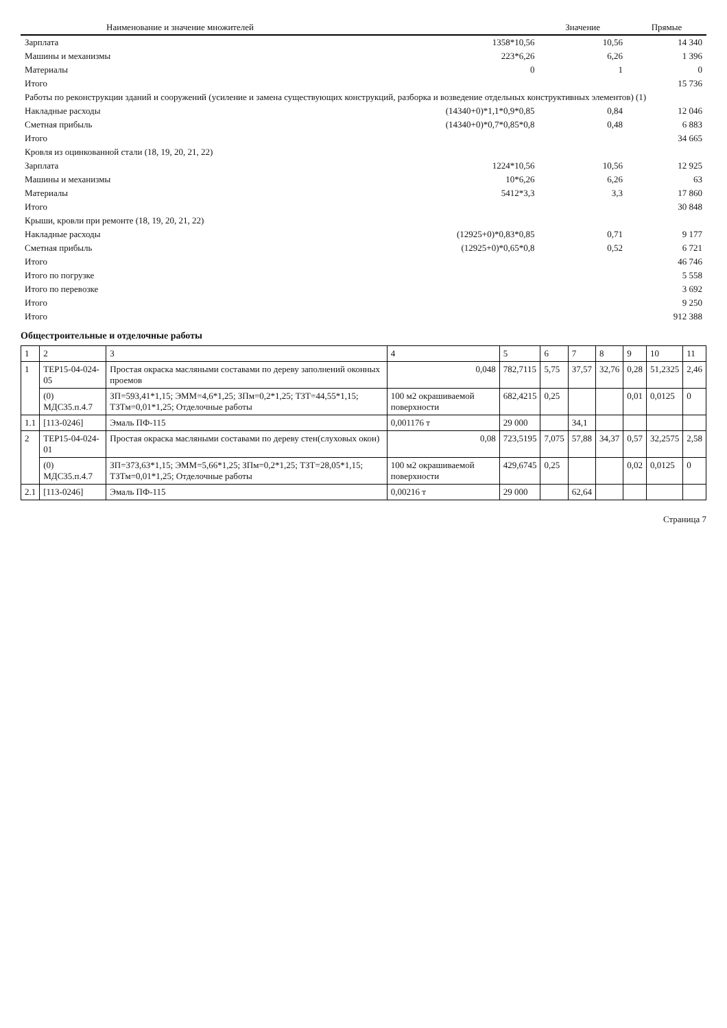| Наименование и значение множителей | | Значение | Прямые |
| --- | --- | --- | --- |
| Зарплата | 1358*10,56 | 10,56 | 14 340 |
| Машины и механизмы | 223*6,26 | 6,26 | 1 396 |
| Материалы | 0 | 1 | 0 |
| Итого | | | 15 736 |
| Работы по реконструкции зданий и сооружений (усиление и замена существующих конструкций, разборка и возведение отдельных конструктивных элементов) (1) | | | |
| Накладные расходы | (14340+0)*1,1*0,9*0,85 | 0,84 | 12 046 |
| Сметная прибыль | (14340+0)*0,7*0,85*0,8 | 0,48 | 6 883 |
| Итого | | | 34 665 |
| Кровля из оцинкованной стали (18, 19, 20, 21, 22) | | | |
| Зарплата | 1224*10,56 | 10,56 | 12 925 |
| Машины и механизмы | 10*6,26 | 6,26 | 63 |
| Материалы | 5412*3,3 | 3,3 | 17 860 |
| Итого | | | 30 848 |
| Крыши, кровли при ремонте (18, 19, 20, 21, 22) | | | |
| Накладные расходы | (12925+0)*0,83*0,85 | 0,71 | 9 177 |
| Сметная прибыль | (12925+0)*0,65*0,8 | 0,52 | 6 721 |
| Итого | | | 46 746 |
| Итого по погрузке | | | 5 558 |
| Итого по перевозке | | | 3 692 |
| Итого | | | 9 250 |
| Итого | | | 912 388 |
Общестроительные и отделочные работы
| 1 | 2 | 3 | 4 | 5 | 6 | 7 | 8 | 9 | 10 | 11 |
| 1 | ТЕР15-04-024-05 | Простая окраска масляными составами по дереву заполнений оконных проемов | 0,048 | 782,7115 | 5,75 | 37,57 | 32,76 | 0,28 | 51,2325 | 2,46 |
| | (0) МДС35.п.4.7 | ЗП=593,41*1,15; ЭММ=4,6*1,25; ЗПм=0,2*1,25; ТЗТ=44,55*1,15; ТЗТм=0,01*1,25; Отделочные работы | 100 м2 окрашиваемой поверхности | 682,4215 | 0,25 | | | 0,01 | 0,0125 | 0 |
| 1.1 | [113-0246] | Эмаль ПФ-115 | 0,001176 т | 29 000 | | 34,1 | | | | |
| 2 | ТЕР15-04-024-01 | Простая окраска масляными составами по дереву стен(слуховых окон) | 0,08 | 723,5195 | 7,075 | 57,88 | 34,37 | 0,57 | 32,2575 | 2,58 |
| | (0) МДС35.п.4.7 | ЗП=373,63*1,15; ЭММ=5,66*1,25; ЗПм=0,2*1,25; ТЗТ=28,05*1,15; ТЗТм=0,01*1,25; Отделочные работы | 100 м2 окрашиваемой поверхности | 429,6745 | 0,25 | | | 0,02 | 0,0125 | 0 |
| 2.1 | [113-0246] | Эмаль ПФ-115 | 0,00216 т | 29 000 | | 62,64 | | | | |
Страница 7